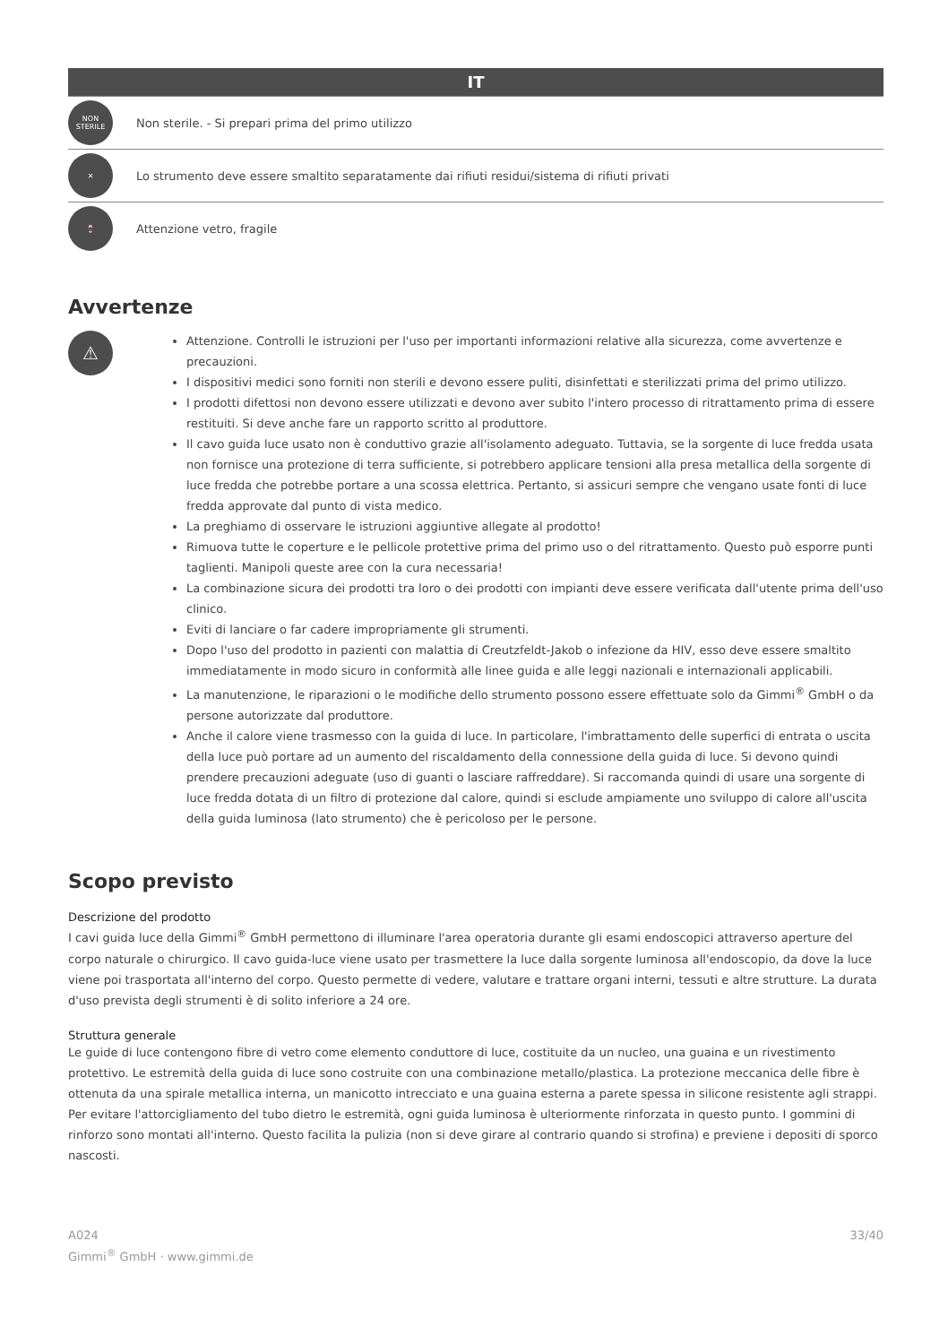IT
NON STERILE
Non sterile. - Si prepari prima del primo utilizzo
✕
Lo strumento deve essere smaltito separatamente dai rifiuti residui/sistema di rifiuti privati
🍷
Attenzione vetro, fragile
Avvertenze
⚠
Attenzione. Controlli le istruzioni per l'uso per importanti informazioni relative alla sicurezza, come avvertenze e precauzioni.
I dispositivi medici sono forniti non sterili e devono essere puliti, disinfettati e sterilizzati prima del primo utilizzo.
I prodotti difettosi non devono essere utilizzati e devono aver subito l'intero processo di ritrattamento prima di essere restituiti. Si deve anche fare un rapporto scritto al produttore.
Il cavo guida luce usato non è conduttivo grazie all'isolamento adeguato. Tuttavia, se la sorgente di luce fredda usata non fornisce una protezione di terra sufficiente, si potrebbero applicare tensioni alla presa metallica della sorgente di luce fredda che potrebbe portare a una scossa elettrica. Pertanto, si assicuri sempre che vengano usate fonti di luce fredda approvate dal punto di vista medico.
La preghiamo di osservare le istruzioni aggiuntive allegate al prodotto!
Rimuova tutte le coperture e le pellicole protettive prima del primo uso o del ritrattamento. Questo può esporre punti taglienti. Manipoli queste aree con la cura necessaria!
La combinazione sicura dei prodotti tra loro o dei prodotti con impianti deve essere verificata dall'utente prima dell'uso clinico.
Eviti di lanciare o far cadere impropriamente gli strumenti.
Dopo l'uso del prodotto in pazienti con malattia di Creutzfeldt-Jakob o infezione da HIV, esso deve essere smaltito immediatamente in modo sicuro in conformità alle linee guida e alle leggi nazionali e internazionali applicabili.
La manutenzione, le riparazioni o le modifiche dello strumento possono essere effettuate solo da Gimmi<sup>®</sup> GmbH o da persone autorizzate dal produttore.
Anche il calore viene trasmesso con la guida di luce. In particolare, l'imbrattamento delle superfici di entrata o uscita della luce può portare ad un aumento del riscaldamento della connessione della guida di luce. Si devono quindi prendere precauzioni adeguate (uso di guanti o lasciare raffreddare). Si raccomanda quindi di usare una sorgente di luce fredda dotata di un filtro di protezione dal calore, quindi si esclude ampiamente uno sviluppo di calore all'uscita della guida luminosa (lato strumento) che è pericoloso per le persone.
Scopo previsto
Descrizione del prodotto
I cavi guida luce della Gimmi<sup>®</sup> GmbH permettono di illuminare l'area operatoria durante gli esami endoscopici attraverso aperture del corpo naturale o chirurgico. Il cavo guida-luce viene usato per trasmettere la luce dalla sorgente luminosa all'endoscopio, da dove la luce viene poi trasportata all'interno del corpo. Questo permette di vedere, valutare e trattare organi interni, tessuti e altre strutture. La durata d'uso prevista degli strumenti è di solito inferiore a 24 ore.
Struttura generale
Le guide di luce contengono fibre di vetro come elemento conduttore di luce, costituite da un nucleo, una guaina e un rivestimento protettivo. Le estremità della guida di luce sono costruite con una combinazione metallo/plastica. La protezione meccanica delle fibre è ottenuta da una spirale metallica interna, un manicotto intrecciato e una guaina esterna a parete spessa in silicone resistente agli strappi.
Per evitare l'attorcigliamento del tubo dietro le estremità, ogni guida luminosa è ulteriormente rinforzata in questo punto. I gommini di rinforzo sono montati all'interno. Questo facilita la pulizia (non si deve girare al contrario quando si strofina) e previene i depositi di sporco nascosti.
A024
Gimmi<sup>®</sup> GmbH · www.gimmi.de
33/40